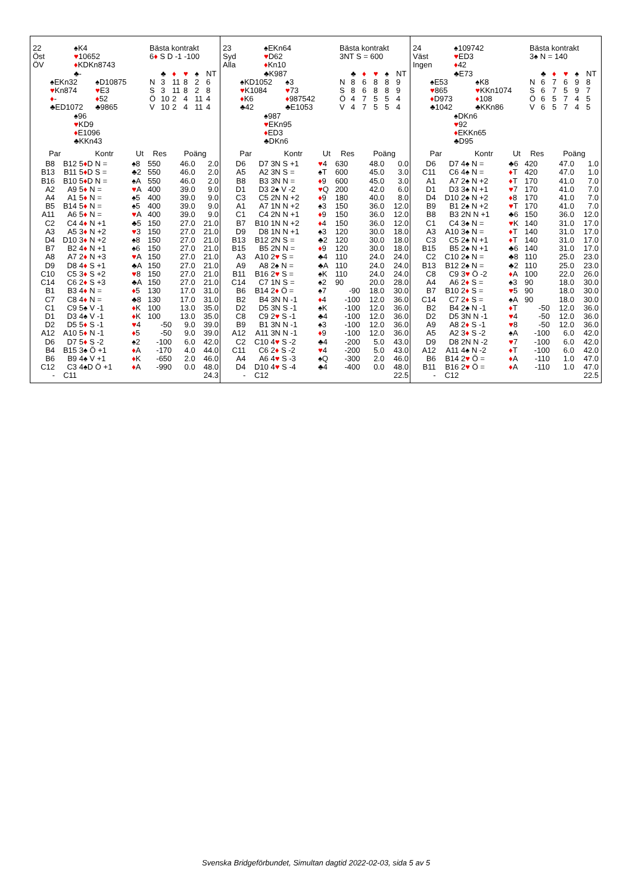22 ♠K4 Bästa kontrakt
Öst ♥10652 6♦ S D -1 -100
ÖV ♦KDKn8743
♣- ♣ ♦ ♥ ♠ NT
♠EKn32 ♠D10875 N 3 11 8 2 6
♥Kn874 ♥E3 S 3 11 8 2 8
♦- ♦52 Ö 10 2 4 11 4
♣ED1072 ♣9865 V 10 2 4 11 4
♠96
♥KD9
♦E1096
♣KKn43
| Par | | Kontr | Ut | Res | Poäng | |
| --- | --- | --- | --- | --- | --- | --- |
| B8 | B12 | 5 ♦ D N = | ♠8 | 550 | 46.0 | 2.0 |
| B13 | B11 | 5 ♦ D S = | ♣2 | 550 | 46.0 | 2.0 |
| B16 | B10 | 5 ♦ D N = | ♠A | 550 | 46.0 | 2.0 |
| A2 | A9 | 5 ♦ N = | ♥ A | 400 | 39.0 | 9.0 |
| A4 | A1 | 5 ♦ N = | ♠5 | 400 | 39.0 | 9.0 |
| B5 | B14 | 5 ♦ N = | ♠5 | 400 | 39.0 | 9.0 |
| A11 | A6 | 5 ♦ N = | ♥ A | 400 | 39.0 | 9.0 |
| C2 | C4 | 4 ♦ N +1 | ♣5 | 150 | 27.0 | 21.0 |
| A3 | A5 | 3 ♦ N +2 | ♥ 3 | 150 | 27.0 | 21.0 |
| D4 | D10 | 3 ♦ N +2 | ♠8 | 150 | 27.0 | 21.0 |
| B7 | B2 | 4 ♦ N +1 | ♠6 | 150 | 27.0 | 21.0 |
| A8 | A7 | 2 ♦ N +3 | ♥ A | 150 | 27.0 | 21.0 |
| D9 | D8 | 4 ♦ S +1 | ♣A | 150 | 27.0 | 21.0 |
| C10 | C5 | 3 ♦ S +2 | ♥ 8 | 150 | 27.0 | 21.0 |
| C14 | C6 | 2 ♦ S +3 | ♣A | 150 | 27.0 | 21.0 |
| B1 | B3 | 4 ♦ N = | ♦ 5 | 130 | 17.0 | 31.0 |
| C7 | C8 | 4 ♦ N = | ♣8 | 130 | 17.0 | 31.0 |
| C1 | C9 | 5♠ V -1 | ♦ K | 100 | 13.0 | 35.0 |
| D1 | D3 | 4♠ V -1 | ♦ K | 100 | 13.0 | 35.0 |
| D2 | D5 | 5 ♦ S -1 | ♥ 4 | -50 | 9.0 | 39.0 |
| A12 | A10 | 5 ♦ N -1 | ♦ 5 | -50 | 9.0 | 39.0 |
| D6 | D7 | 5 ♦ S -2 | ♠2 | -100 | 6.0 | 42.0 |
| B4 | B15 | 3♠ Ö +1 | ♦ A | -170 | 4.0 | 44.0 |
| B6 | B9 | 4♠ V +1 | ♦ K | -650 | 2.0 | 46.0 |
| C12 | C3 | 4♠D Ö +1 | ♦ A | -990 | 0.0 | 48.0 |
| - | C11 | | | | | 24.3 |
23 ♠EKn64 Bästa kontrakt
Syd ♥D62 3NT S = 600
Alla ♦Kn10
♣K987 ♣ ♦ ♥ ♠ NT
♠KD1052 ♠3 N 86889
♥K1084 ♥73 S 86889
♦K6 ♦987542 Ö 47554
♣42 ♣E1053 V 47554
♠987
♥EKn95
♦ED3
♣DKn6
| Par | | Kontr | Ut | Res | Poäng | |
| --- | --- | --- | --- | --- | --- | --- |
| D6 | D7 | 3N S +1 | ♥ 4 | 630 | 48.0 | 0.0 |
| A5 | A2 | 3N S = | ♠T | 600 | 45.0 | 3.0 |
| B8 | B3 | 3N N = | ♦ 9 | 600 | 45.0 | 3.0 |
| D1 | D3 | 2♠ V -2 | ♥ Q | 200 | 42.0 | 6.0 |
| C3 | C5 | 2N N +2 | ♦ 9 | 180 | 40.0 | 8.0 |
| A1 | A7 | 1N N +2 | ♠3 | 150 | 36.0 | 12.0 |
| C1 | C4 | 2N N +1 | ♦ 9 | 150 | 36.0 | 12.0 |
| B7 | B10 | 1N N +2 | ♦ 4 | 150 | 36.0 | 12.0 |
| D9 | D8 | 1N N +1 | ♠3 | 120 | 30.0 | 18.0 |
| B13 | B12 | 2N S = | ♣2 | 120 | 30.0 | 18.0 |
| B15 | B5 | 2N N = | ♦ 9 | 120 | 30.0 | 18.0 |
| A3 | A10 | 2 ♥ S = | ♣4 | 110 | 24.0 | 24.0 |
| A9 | A8 | 2♠ N = | ♣A | 110 | 24.0 | 24.0 |
| B11 | B16 | 2 ♥ S = | ♠K | 110 | 24.0 | 24.0 |
| C14 | C7 | 1N S = | ♠2 | 90 | 20.0 | 28.0 |
| B6 | B14 | 2 ♦ Ö = | ♠7 | -90 | 18.0 | 30.0 |
| B2 | B4 | 3N N -1 | ♦ 4 | -100 | 12.0 | 36.0 |
| D2 | D5 | 3N S -1 | ♠K | -100 | 12.0 | 36.0 |
| C8 | C9 | 2 ♥ S -1 | ♣4 | -100 | 12.0 | 36.0 |
| B9 | B1 | 3N N -1 | ♠3 | -100 | 12.0 | 36.0 |
| A12 | A11 | 3N N -1 | ♦ 9 | -100 | 12.0 | 36.0 |
| C2 | C10 | 4 ♥ S -2 | ♣4 | -200 | 5.0 | 43.0 |
| C11 | C6 | 2 ♦ S -2 | ♥ 4 | -200 | 5.0 | 43.0 |
| A4 | A6 | 4 ♥ S -3 | ♠Q | -300 | 2.0 | 46.0 |
| D4 | D10 | 4 ♥ S -4 | ♣4 | -400 | 0.0 | 48.0 |
| - | C12 | | | | | 22.5 |
24 ♠109742 Bästa kontrakt
Väst ♥ED3 3♠ N = 140
Ingen ♦42
♣E73 ♣ ♦ ♥ ♠ NT
♠E53 ♠K8 N 67698
♥865 ♥KKn1074 S 67597
♦D973 ♦108 Ö 65745
♣1042 ♣KKn86 V 65745
♠DKn6
♥92
♦EKKn65
♣D95
| Par | | Kontr | Ut | Res | Poäng | |
| --- | --- | --- | --- | --- | --- | --- |
| D6 | D7 | 4♠ N = | ♣6 | 420 | 47.0 | 1.0 |
| C11 | C6 | 4♠ N = | ♦ T | 420 | 47.0 | 1.0 |
| A1 | A7 | 2♠ N +2 | ♦ T | 170 | 41.0 | 7.0 |
| D1 | D3 | 3♠ N +1 | ♥ 7 | 170 | 41.0 | 7.0 |
| D4 | D10 | 2♠ N +2 | ♦ 8 | 170 | 41.0 | 7.0 |
| B9 | B1 | 2♠ N +2 | ♥ T | 170 | 41.0 | 7.0 |
| B8 | B3 | 2N N +1 | ♣6 | 150 | 36.0 | 12.0 |
| C1 | C4 | 3♠ N = | ♥ K | 140 | 31.0 | 17.0 |
| A3 | A10 | 3♠ N = | ♦ T | 140 | 31.0 | 17.0 |
| C3 | C5 | 2♠ N +1 | ♦ T | 140 | 31.0 | 17.0 |
| B15 | B5 | 2♠ N +1 | ♣6 | 140 | 31.0 | 17.0 |
| C2 | C10 | 2♠ N = | ♣8 | 110 | 25.0 | 23.0 |
| B13 | B12 | 2♠ N = | ♣2 | 110 | 25.0 | 23.0 |
| C8 | C9 | 3 ♥ Ö -2 | ♦ A | 100 | 22.0 | 26.0 |
| A4 | A6 | 2 ♦ S = | ♠3 | 90 | 18.0 | 30.0 |
| B7 | B10 | 2 ♦ S = | ♥ 5 | 90 | 18.0 | 30.0 |
| C14 | C7 | 2 ♦ S = | ♠A | 90 | 18.0 | 30.0 |
| B2 | B4 | 2♠ N -1 | ♦ T | -50 | 12.0 | 36.0 |
| D2 | D5 | 3N N -1 | ♥ 4 | -50 | 12.0 | 36.0 |
| A9 | A8 | 2 ♦ S -1 | ♥ 8 | -50 | 12.0 | 36.0 |
| A5 | A2 | 3 ♦ S -2 | ♠A | -100 | 6.0 | 42.0 |
| D9 | D8 | 2N N -2 | ♥ 7 | -100 | 6.0 | 42.0 |
| A12 | A11 | 4♠ N -2 | ♦ T | -100 | 6.0 | 42.0 |
| B6 | B14 | 2 ♥ Ö = | ♦ A | -110 | 1.0 | 47.0 |
| B11 | B16 | 2 ♥ Ö = | ♦ A | -110 | 1.0 | 47.0 |
| - | C12 | | | | | 22.5 |
Svenska Bridgeförbundet, Simultan dagtid 2022-02-03, sida 5 av 5